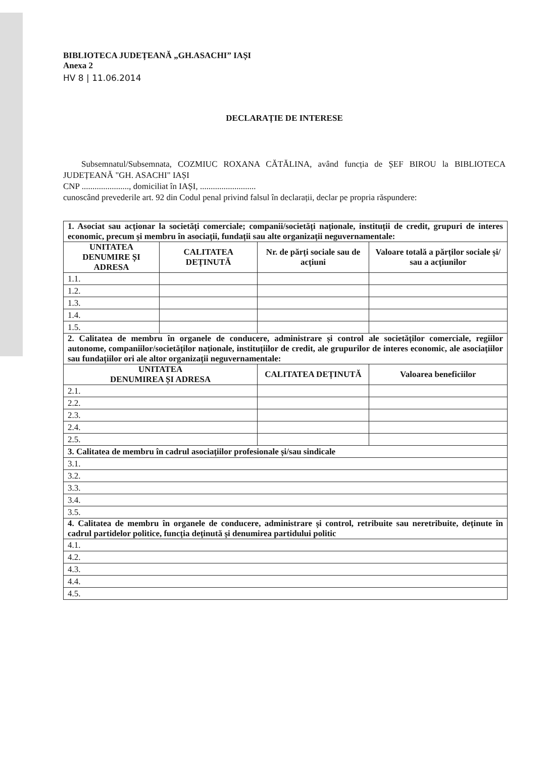BIBLIOTECA JUDEȚEANĂ „GH.ASACHI” IAȘI
Anexa 2
HV 8 | 11.06.2014
DECLARAȚIE DE INTERESE
Subsemnatul/Subsemnata, COZMIUC ROXANA CĂTĂLINA, având funcția de ȘEF BIROU la BIBLIOTECA JUDEȚEANĂ "GH. ASACHI" IAȘI
CNP ......................, domiciliat în IAȘI, ..........................
cunoscând prevederile art. 92 din Codul penal privind falsul în declarații, declar pe propria răspundere:
| 1. Asociat sau acționar la societăți comerciale; companii/societăți naționale, instituții de credit, grupuri de interes economic, precum și membru în asociații, fundații sau alte organizații neguvernamentale: | | | |
| UNITATEA DENUMIRE ȘI ADRESA | CALITATEA DEȚINUTĂ | Nr. de părți sociale sau de acțiuni | Valoare totală a părților sociale și/ sau a acțiunilor |
| 1.1. | | | |
| 1.2. | | | |
| 1.3. | | | |
| 1.4. | | | |
| 1.5. | | | |
| 2. Calitatea de membru în organele de conducere, administrare și control ale societăților comerciale, regiilor autonome, companiilor/societăților naționale, instituțiilor de credit, ale grupurilor de interes economic, ale asociațiilor sau fundațiilor ori ale altor organizații neguvernamentale: | | | |
| UNITATEA DENUMIREA ȘI ADRESA | | CALITATEA DEȚINUTĂ | Valoarea beneficiilor |
| 2.1. | | | |
| 2.2. | | | |
| 2.3. | | | |
| 2.4. | | | |
| 2.5. | | | |
| 3. Calitatea de membru în cadrul asociațiilor profesionale și/sau sindicale | | | |
| 3.1. | | | |
| 3.2. | | | |
| 3.3. | | | |
| 3.4. | | | |
| 3.5. | | | |
| 4. Calitatea de membru în organele de conducere, administrare și control, retribuite sau neretribuite, deținute în cadrul partidelor politice, funcția deținută și denumirea partidului politic | | | |
| 4.1. | | | |
| 4.2. | | | |
| 4.3. | | | |
| 4.4. | | | |
| 4.5. | | | |